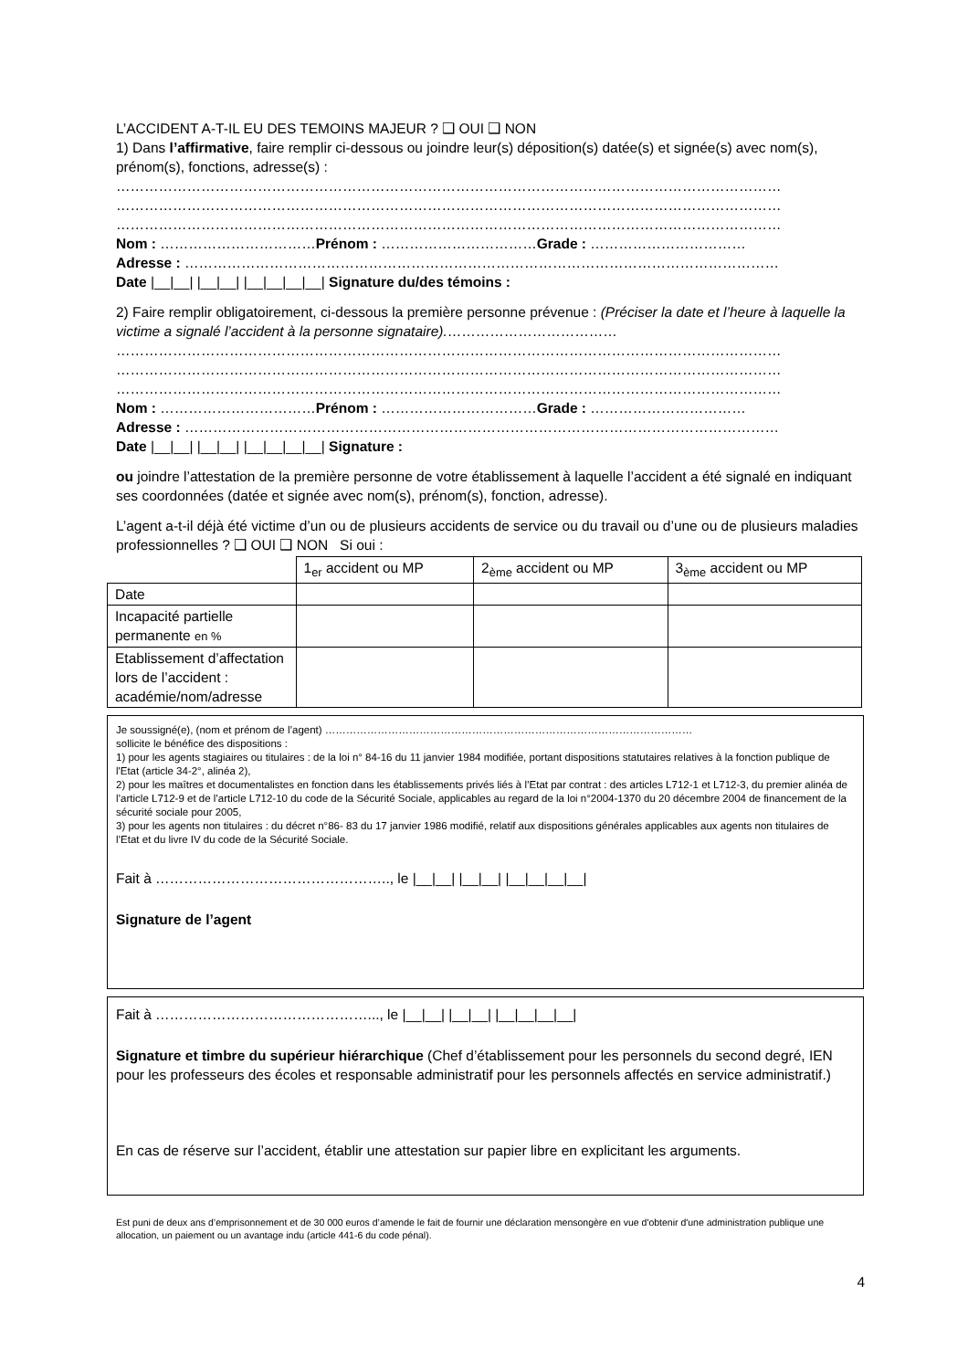L’ACCIDENT A-T-IL EU DES TEMOINS MAJEUR ? ❑ OUI ❑ NON
1) Dans l’affirmative, faire remplir ci-dessous ou joindre leur(s) déposition(s) datée(s) et signée(s) avec nom(s), prénom(s), fonctions, adresse(s) :
……………………………………………………………………………………………………………………………
……………………………………………………………………………………………………………………………
……………………………………………………………………………………………………………………………
Nom : ……………………………Prénom : ……………………………Grade : ……………………………
Adresse : ………………………………………………………………………………………………………………
Date |__|__| |__|__| |__|__|__|__| Signature du/des témoins :
2) Faire remplir obligatoirement, ci-dessous la première personne prévenue : (Préciser la date et l’heure à laquelle la victime a signalé l’accident à la personne signataire).………………………………
……………………………………………………………………………………………………………………………
……………………………………………………………………………………………………………………………
……………………………………………………………………………………………………………………………
Nom : ……………………………Prénom : ……………………………Grade : ……………………………
Adresse : ………………………………………………………………………………………………………………
Date |__|__| |__|__| |__|__|__|__| Signature :
ou joindre l’attestation de la première personne de votre établissement à laquelle l’accident a été signalé en indiquant ses coordonnées (datée et signée avec nom(s), prénom(s), fonction, adresse).
L’agent a-t-il déjà été victime d’un ou de plusieurs accidents de service ou du travail ou d’une ou de plusieurs maladies professionnelles ? ❑ OUI ❑ NON Si oui :
| | 1<sub>er</sub> accident ou MP | 2<sub>ème</sub> accident ou MP | 3<sub>ème</sub> accident ou MP |
| Date | | | |
| Incapacité partielle permanente en % | | | |
| Etablissement d’affectation lors de l’accident : académie/nom/adresse | | | |
Je soussigné(e), (nom et prénom de l’agent) ……………………………………………………………………………………………
sollicite le bénéfice des dispositions :
1) pour les agents stagiaires ou titulaires : de la loi n° 84-16 du 11 janvier 1984 modifiée, portant dispositions statutaires relatives à la fonction publique de l'Etat (article 34-2°, alinéa 2),
2) pour les maîtres et documentalistes en fonction dans les établissements privés liés à l’Etat par contrat : des articles L712-1 et L712-3, du premier alinéa de l’article L712-9 et de l’article L712-10 du code de la Sécurité Sociale, applicables au regard de la loi n°2004-1370 du 20 décembre 2004 de financement de la sécurité sociale pour 2005,
3) pour les agents non titulaires : du décret n°86- 83 du 17 janvier 1986 modifié, relatif aux dispositions générales applicables aux agents non titulaires de l’Etat et du livre IV du code de la Sécurité Sociale.
Fait à ………………………………………….., le |__|__| |__|__| |__|__|__|__|
Signature de l’agent
Fait à ………………………………………..., le |__|__| |__|__| |__|__|__|__|
Signature et timbre du supérieur hiérarchique (Chef d’établissement pour les personnels du second degré, IEN pour les professeurs des écoles et responsable administratif pour les personnels affectés en service administratif.)
En cas de réserve sur l’accident, établir une attestation sur papier libre en explicitant les arguments.
Est puni de deux ans d’emprisonnement et de 30 000 euros d’amende le fait de fournir une déclaration mensongère en vue d'obtenir d'une administration publique une allocation, un paiement ou un avantage indu (article 441-6 du code pénal).
4